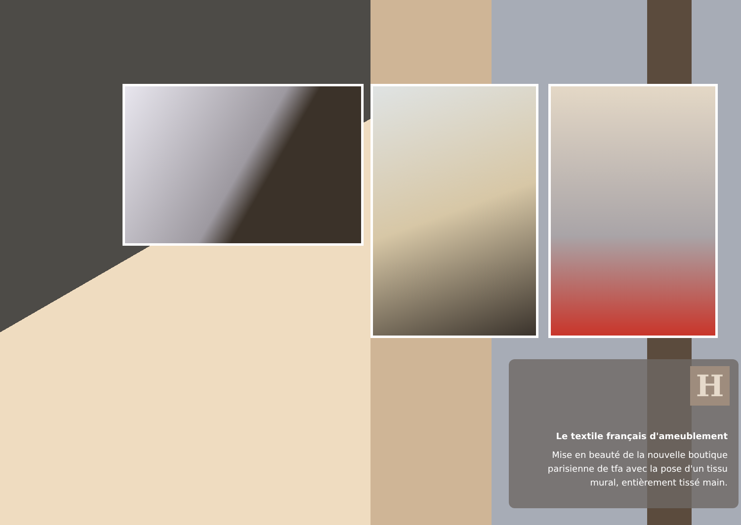H
Le textile français d'ameublement
Mise en beauté de la nouvelle boutique parisienne de tfa avec la pose d'un tissu mural, entièrement tissé main.